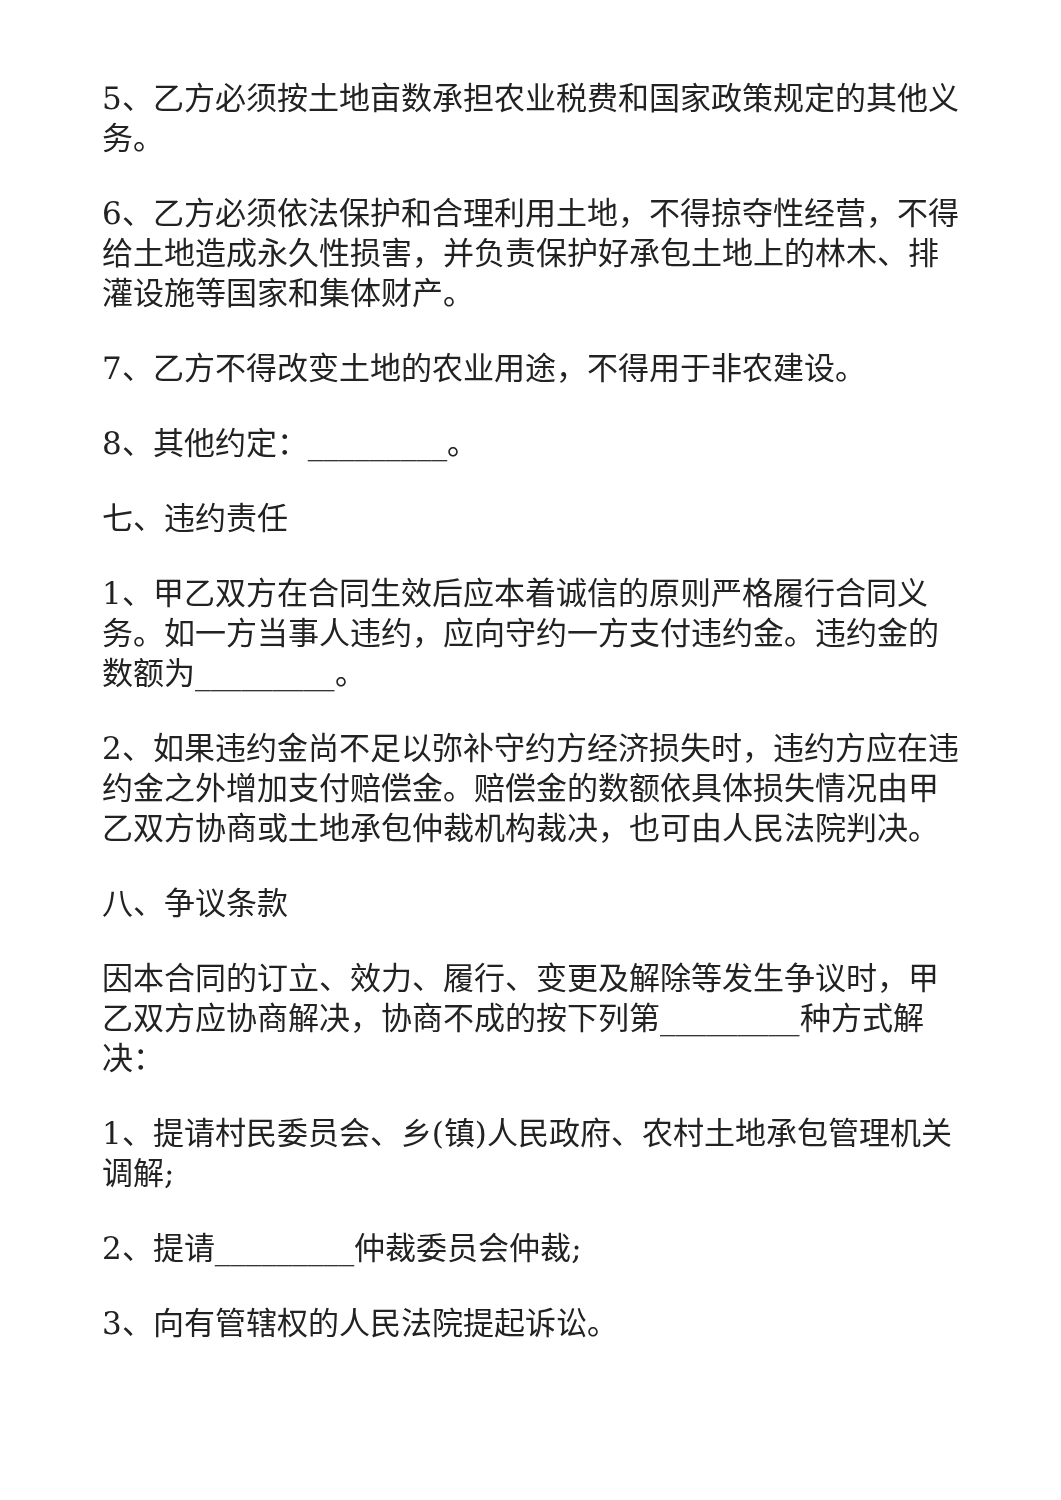5、乙方必须按土地亩数承担农业税费和国家政策规定的其他义务。
6、乙方必须依法保护和合理利用土地，不得掠夺性经营，不得给土地造成永久性损害，并负责保护好承包土地上的林木、排灌设施等国家和集体财产。
7、乙方不得改变土地的农业用途，不得用于非农建设。
8、其他约定：_________。
七、违约责任
1、甲乙双方在合同生效后应本着诚信的原则严格履行合同义务。如一方当事人违约，应向守约一方支付违约金。违约金的数额为_________。
2、如果违约金尚不足以弥补守约方经济损失时，违约方应在违约金之外增加支付赔偿金。赔偿金的数额依具体损失情况由甲乙双方协商或土地承包仲裁机构裁决，也可由人民法院判决。
八、争议条款
因本合同的订立、效力、履行、变更及解除等发生争议时，甲乙双方应协商解决，协商不成的按下列第_________种方式解决：
1、提请村民委员会、乡(镇)人民政府、农村土地承包管理机关调解;
2、提请_________仲裁委员会仲裁;
3、向有管辖权的人民法院提起诉讼。